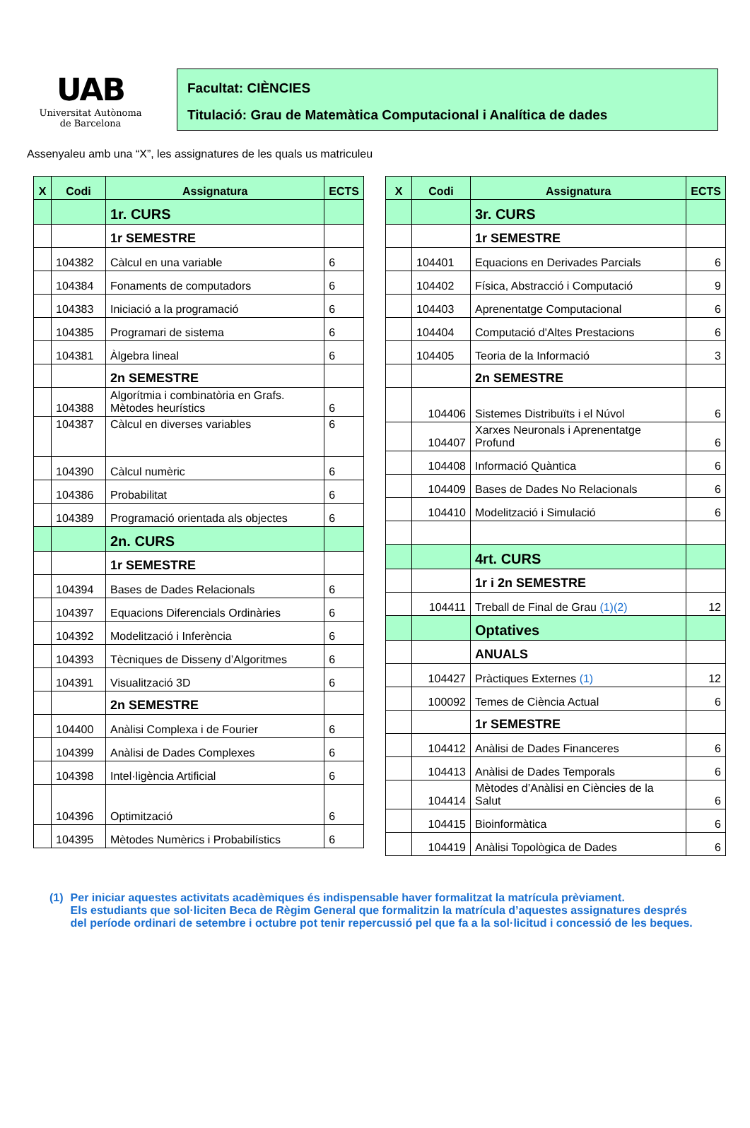UAB
Universitat Autònoma
de Barcelona
Facultat: CIÈNCIES
Titulació: Grau de Matemàtica Computacional i Analítica de dades
Assenyaleu amb una “X”, les assignatures de les quals us matriculeu
| X | Codi | Assignatura | ECTS |
| --- | --- | --- | --- |
| | | 1r. CURS | |
| | | 1r SEMESTRE | |
| | 104382 | Càlcul en una variable | 6 |
| | 104384 | Fonaments de computadors | 6 |
| | 104383 | Iniciació a la programació | 6 |
| | 104385 | Programari de sistema | 6 |
| | 104381 | Àlgebra lineal | 6 |
| | | 2n SEMESTRE | |
| | 104388 | Algorítmia i combinatòria en Grafs. Mètodes heurístics | 6 |
| | 104387 | Càlcul en diverses variables | 6 |
| | 104390 | Càlcul numèric | 6 |
| | 104386 | Probabilitat | 6 |
| | 104389 | Programació orientada als objectes | 6 |
| | | 2n. CURS | |
| | | 1r SEMESTRE | |
| | 104394 | Bases de Dades Relacionals | 6 |
| | 104397 | Equacions Diferencials Ordinàries | 6 |
| | 104392 | Modelització i Inferència | 6 |
| | 104393 | Tècniques de Disseny d’Algoritmes | 6 |
| | 104391 | Visualització 3D | 6 |
| | | 2n SEMESTRE | |
| | 104400 | Anàlisi Complexa i de Fourier | 6 |
| | 104399 | Anàlisi de Dades Complexes | 6 |
| | 104398 | Intel·ligència Artificial | 6 |
| | 104396 | Optimització | 6 |
| | 104395 | Mètodes Numèrics i Probabilístics | 6 |
| X | Codi | Assignatura | ECTS |
| --- | --- | --- | --- |
| | | 3r. CURS | |
| | | 1r SEMESTRE | |
| | 104401 | Equacions en Derivades Parcials | 6 |
| | 104402 | Física, Abstracció i Computació | 9 |
| | 104403 | Aprenentatge Computacional | 6 |
| | 104404 | Computació d'Altes Prestacions | 6 |
| | 104405 | Teoria de la Informació | 3 |
| | | 2n SEMESTRE | |
| | 104406 | Sistemes Distribuïts i el Núvol | 6 |
| | 104407 | Xarxes Neuronals i Aprenentatge Profund | 6 |
| | 104408 | Informació Quàntica | 6 |
| | 104409 | Bases de Dades No Relacionals | 6 |
| | 104410 | Modelització i Simulació | 6 |
| | | 4rt. CURS | |
| | | 1r i 2n SEMESTRE | |
| | 104411 | Treball de Final de Grau (1)(2) | 12 |
| | | Optatives | |
| | | ANUALS | |
| | 104427 | Pràctiques Externes (1) | 12 |
| | 100092 | Temes de Ciència Actual | 6 |
| | | 1r SEMESTRE | |
| | 104412 | Anàlisi de Dades Financeres | 6 |
| | 104413 | Anàlisi de Dades Temporals | 6 |
| | 104414 | Mètodes d’Anàlisi en Ciències de la Salut | 6 |
| | 104415 | Bioinformàtica | 6 |
| | 104419 | Anàlisi Topològica de Dades | 6 |
(1) Per iniciar aquestes activitats acadèmiques és indispensable haver formalitzat la matrícula prèviament.
Els estudiants que sol·liciten Beca de Règim General que formalitzin la matrícula d’aquestes assignatures després del període ordinari de setembre i octubre pot tenir repercussió pel que fa a la sol·licitud i concessió de les beques.